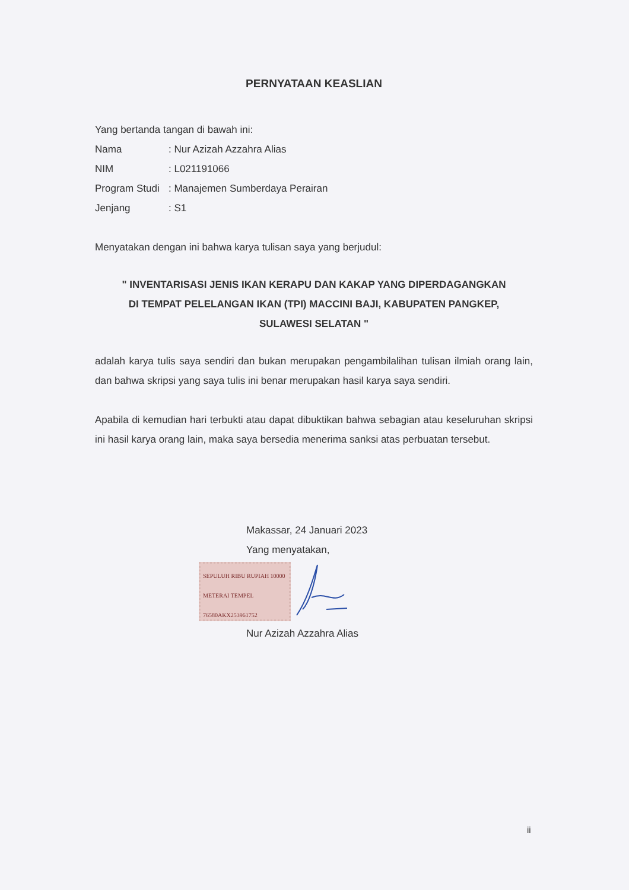PERNYATAAN KEASLIAN
Yang bertanda tangan di bawah ini:
| Nama | : Nur Azizah Azzahra Alias |
| NIM | : L021191066 |
| Program Studi | : Manajemen Sumberdaya Perairan |
| Jenjang | : S1 |
Menyatakan dengan ini bahwa karya tulisan saya yang berjudul:
" INVENTARISASI JENIS IKAN KERAPU DAN KAKAP YANG DIPERDAGANGKAN
DI TEMPAT PELELANGAN IKAN (TPI) MACCINI BAJI, KABUPATEN PANGKEP,
SULAWESI SELATAN "
adalah karya tulis saya sendiri dan bukan merupakan pengambilalihan tulisan ilmiah orang lain, dan bahwa skripsi yang saya tulis ini benar merupakan hasil karya saya sendiri.
Apabila di kemudian hari terbukti atau dapat dibuktikan bahwa sebagian atau keseluruhan skripsi ini hasil karya orang lain, maka saya bersedia menerima sanksi atas perbuatan tersebut.
Makassar, 24 Januari 2023
Yang menyatakan,
SEPULUH RIBU RUPIAH 10000
METERAI TEMPEL
76580AKX253961752
Nur Azizah Azzahra Alias
ii